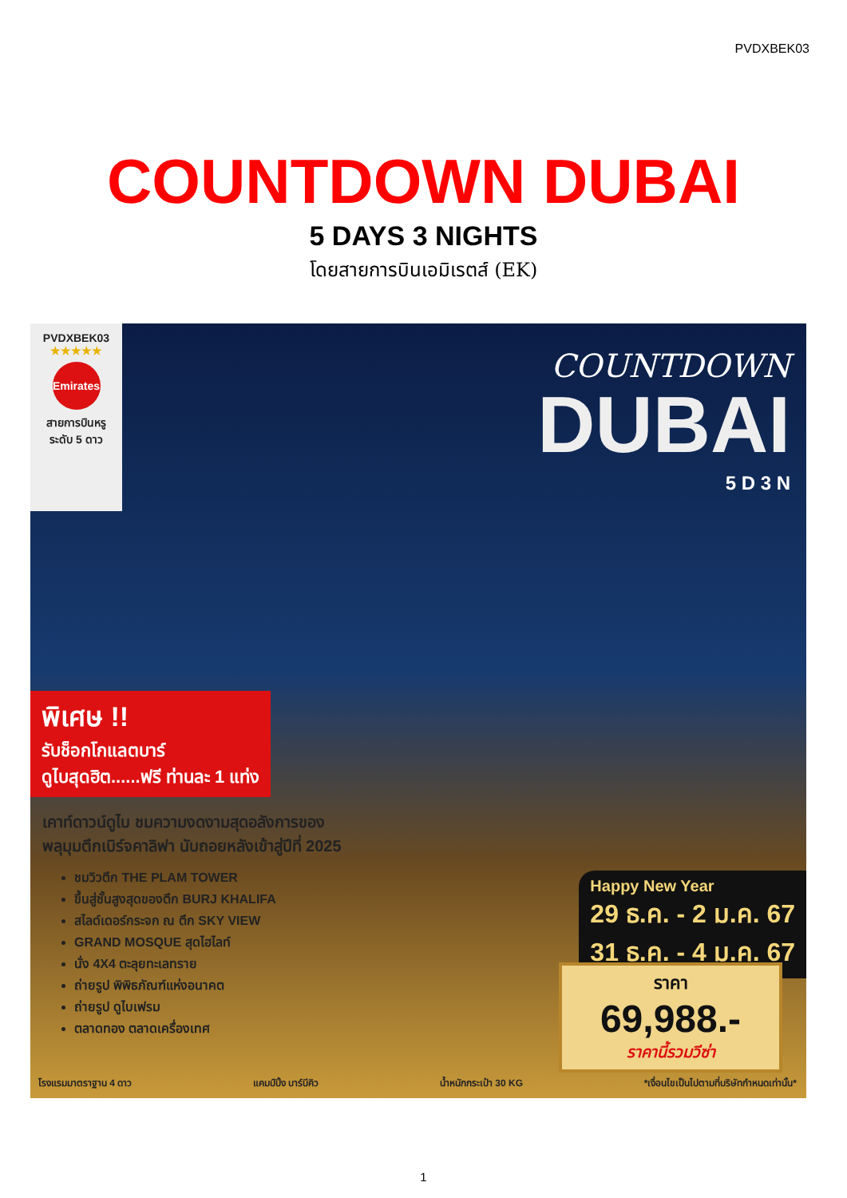PVDXBEK03
COUNTDOWN DUBAI
5 DAYS 3 NIGHTS
โดยสายการบินเอมิเรตส์ (EK)
PVDXBEK03
★★★★★
Emirates
สายการบินหรู
ระดับ 5 ดาว
COUNTDOWN
DUBAI
5 D 3 N
พิเศษ !!
รับช็อกโกแลตบาร์
ดูไบสุดฮิต......ฟรี ท่านละ 1 แท่ง
เคาท์ดาวน์ดูไบ ชมความงดงามสุดอลังการของ
พลุมุมตึกเบิร์จคาลิฟา นับถอยหลังเข้าสู่ปีที่ 2025
ชมวิวตึก THE PLAM TOWER
ขึ้นสู่ชั้นสูงสุดของตึก BURJ KHALIFA
สไลด์เดอร์กระจก ณ ตึก SKY VIEW
GRAND MOSQUE สุดไฮไลท์
นั่ง 4X4 ตะลุยทะเลทราย
ถ่ายรูป พิพิธภัณฑ์แห่งอนาคต
ถ่ายรูป ดูไบเฟรม
ตลาดทอง ตลาดเครื่องเทศ
Happy New Year
29 ธ.ค. - 2 ม.ค. 67
31 ธ.ค. - 4 ม.ค. 67
ราคา
69,988.-
ราคานี้รวมวีซ่า
โรงแรมมาตราฐาน 4 ดาว แคมป์ปิ้ง บาร์บีคิว น้ำหนักกระเป๋า 30 KG *เงื่อนไขเป็นไปตามที่บริษัทกำหนดเท่านั้น*
1